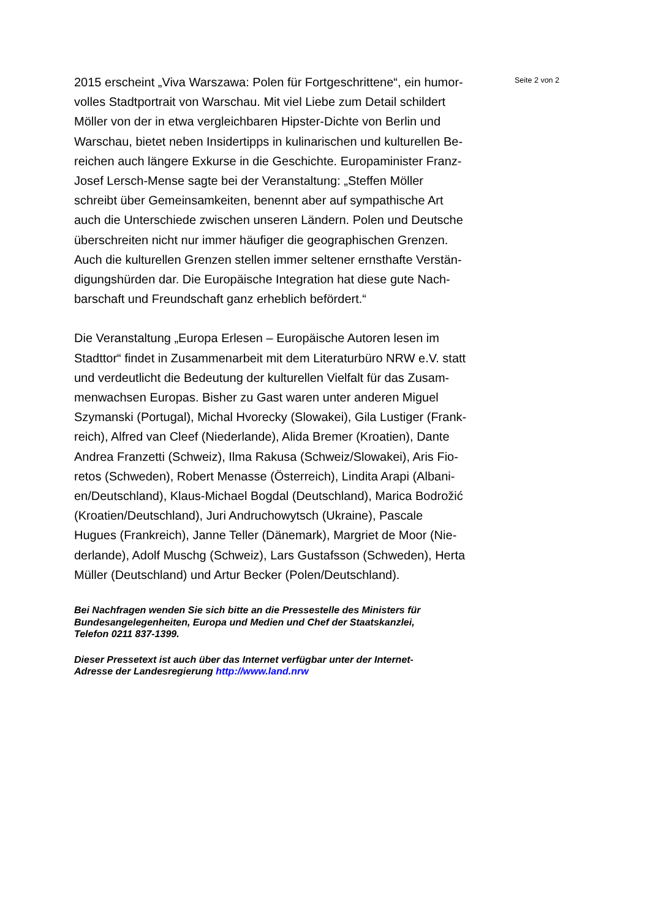Seite 2 von 2
2015 erscheint „Viva Warszawa: Polen für Fortgeschrittene“, ein humor-
volles Stadtportrait von Warschau. Mit viel Liebe zum Detail schildert
Möller von der in etwa vergleichbaren Hipster-Dichte von Berlin und
Warschau, bietet neben Insidertipps in kulinarischen und kulturellen Be-
reichen auch längere Exkurse in die Geschichte. Europaminister Franz-
Josef Lersch-Mense sagte bei der Veranstaltung: „Steffen Möller
schreibt über Gemeinsamkeiten, benennt aber auf sympathische Art
auch die Unterschiede zwischen unseren Ländern. Polen und Deutsche
überschreiten nicht nur immer häufiger die geographischen Grenzen.
Auch die kulturellen Grenzen stellen immer seltener ernsthafte Verstän-
digungshürden dar. Die Europäische Integration hat diese gute Nach-
barschaft und Freundschaft ganz erheblich befördert.“
Die Veranstaltung „Europa Erlesen – Europäische Autoren lesen im
Stadttor“ findet in Zusammenarbeit mit dem Literaturbüro NRW e.V. statt
und verdeutlicht die Bedeutung der kulturellen Vielfalt für das Zusam-
menwachsen Europas. Bisher zu Gast waren unter anderen Miguel
Szymanski (Portugal), Michal Hvorecky (Slowakei), Gila Lustiger (Frank-
reich), Alfred van Cleef (Niederlande), Alida Bremer (Kroatien), Dante
Andrea Franzetti (Schweiz), Ilma Rakusa (Schweiz/Slowakei), Aris Fio-
retos (Schweden), Robert Menasse (Österreich), Lindita Arapi (Albani-
en/Deutschland), Klaus-Michael Bogdal (Deutschland), Marica Bodrožić
(Kroatien/Deutschland), Juri Andruchowytsch (Ukraine), Pascale
Hugues (Frankreich), Janne Teller (Dänemark), Margriet de Moor (Nie-
derlande), Adolf Muschg (Schweiz), Lars Gustafsson (Schweden), Herta
Müller (Deutschland) und Artur Becker (Polen/Deutschland).
Bei Nachfragen wenden Sie sich bitte an die Pressestelle des Ministers für
Bundesangelegenheiten, Europa und Medien und Chef der Staatskanzlei,
Telefon 0211 837-1399.
Dieser Pressetext ist auch über das Internet verfügbar unter der Internet-
Adresse der Landesregierung http://www.land.nrw